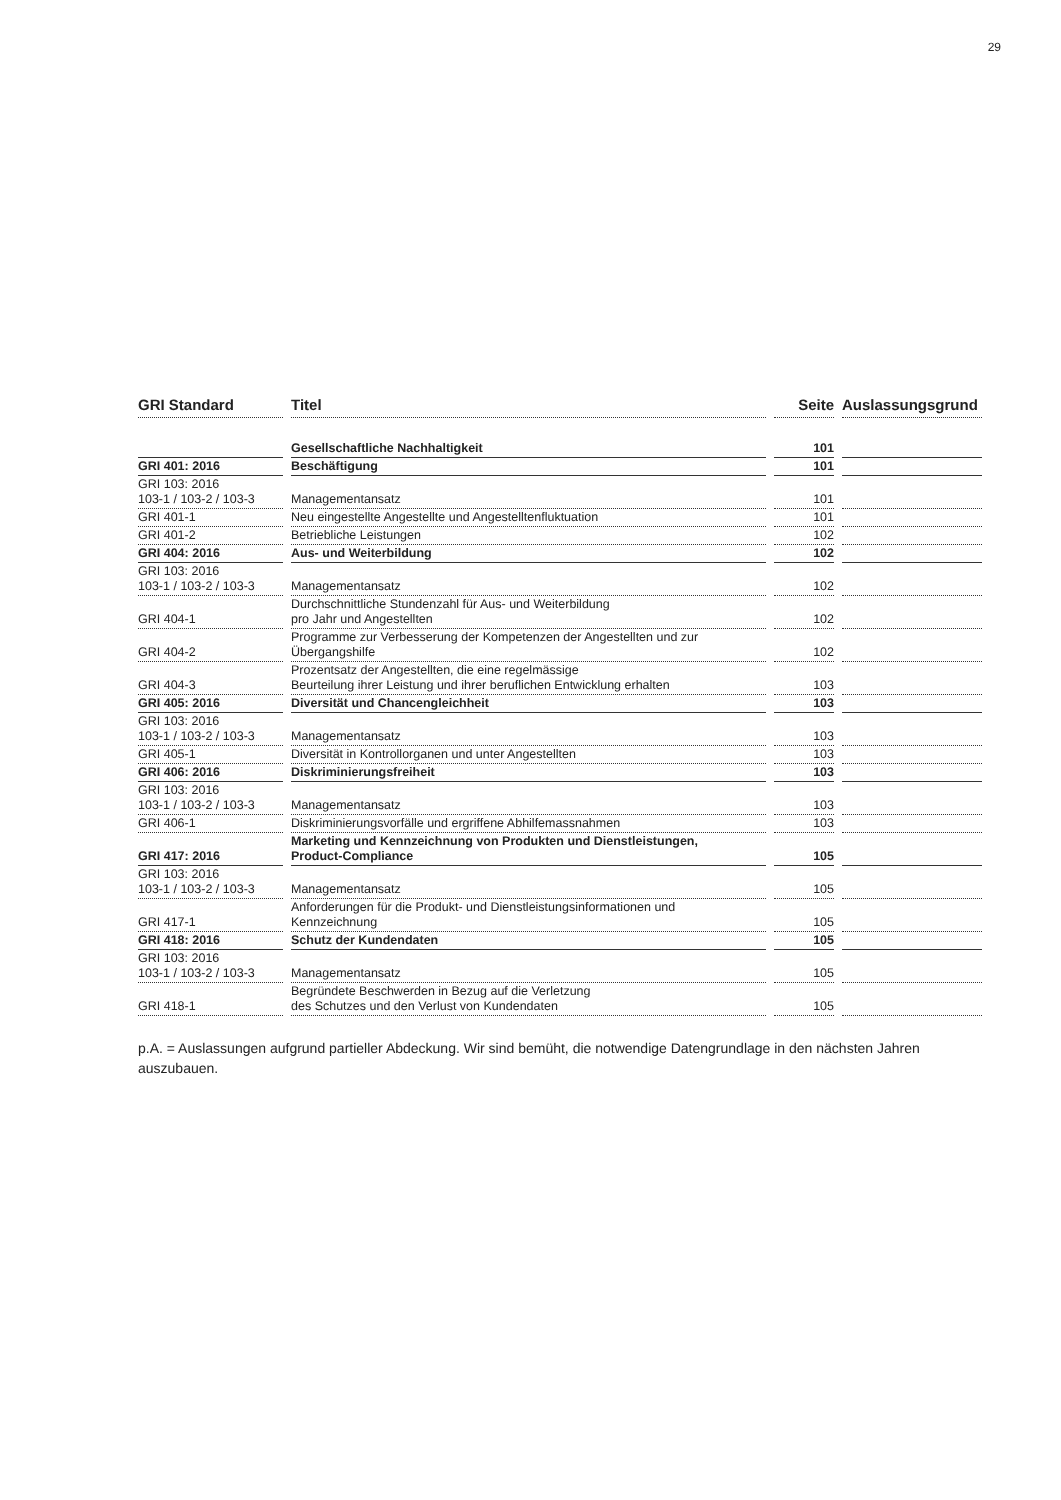29
| GRI Standard | Titel | Seite | Auslassungsgrund |
| --- | --- | --- | --- |
| | Gesellschaftliche Nachhaltigkeit | 101 | |
| GRI 401: 2016 | Beschäftigung | 101 | |
| GRI 103: 2016 103-1 / 103-2 / 103-3 | Managementansatz | 101 | |
| GRI 401-1 | Neu eingestellte Angestellte und Angestelltenfluktuation | 101 | |
| GRI 401-2 | Betriebliche Leistungen | 102 | |
| GRI 404: 2016 | Aus- und Weiterbildung | 102 | |
| GRI 103: 2016 103-1 / 103-2 / 103-3 | Managementansatz | 102 | |
| GRI 404-1 | Durchschnittliche Stundenzahl für Aus- und Weiterbildung pro Jahr und Angestellten | 102 | |
| GRI 404-2 | Programme zur Verbesserung der Kompetenzen der Angestellten und zur Übergangshilfe | 102 | |
| GRI 404-3 | Prozentsatz der Angestellten, die eine regelmässige Beurteilung ihrer Leistung und ihrer beruflichen Entwicklung erhalten | 103 | |
| GRI 405: 2016 | Diversität und Chancengleichheit | 103 | |
| GRI 103: 2016 103-1 / 103-2 / 103-3 | Managementansatz | 103 | |
| GRI 405-1 | Diversität in Kontrollorganen und unter Angestellten | 103 | |
| GRI 406: 2016 | Diskriminierungsfreiheit | 103 | |
| GRI 103: 2016 103-1 / 103-2 / 103-3 | Managementansatz | 103 | |
| GRI 406-1 | Diskriminierungsvorfälle und ergriffene Abhilfemassnahmen | 103 | |
| GRI 417: 2016 | Marketing und Kennzeichnung von Produkten und Dienstleistungen, Product-Compliance | 105 | |
| GRI 103: 2016 103-1 / 103-2 / 103-3 | Managementansatz | 105 | |
| GRI 417-1 | Anforderungen für die Produkt- und Dienstleistungsinformationen und Kennzeichnung | 105 | |
| GRI 418: 2016 | Schutz der Kundendaten | 105 | |
| GRI 103: 2016 103-1 / 103-2 / 103-3 | Managementansatz | 105 | |
| GRI 418-1 | Begründete Beschwerden in Bezug auf die Verletzung des Schutzes und den Verlust von Kundendaten | 105 | |
p.A. = Auslassungen aufgrund partieller Abdeckung. Wir sind bemüht, die notwendige Datengrundlage in den nächsten Jahren auszubauen.